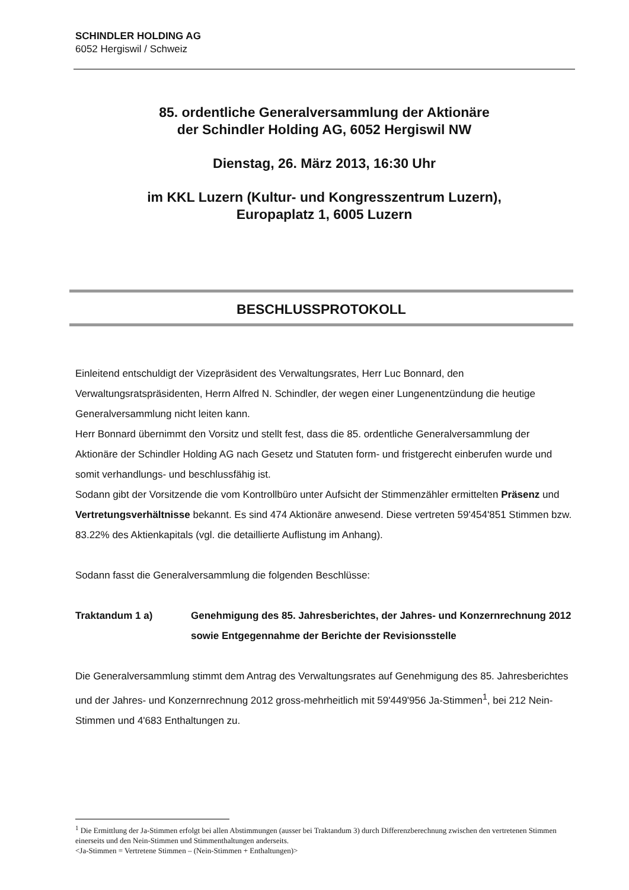SCHINDLER HOLDING AG
6052 Hergiswil / Schweiz
85. ordentliche Generalversammlung der Aktionäre
der Schindler Holding AG, 6052 Hergiswil NW
Dienstag, 26. März 2013, 16:30 Uhr
im KKL Luzern (Kultur- und Kongresszentrum Luzern),
Europaplatz 1, 6005 Luzern
BESCHLUSSPROTOKOLL
Einleitend entschuldigt der Vizepräsident des Verwaltungsrates, Herr Luc Bonnard, den Verwaltungsratspräsidenten, Herrn Alfred N. Schindler, der wegen einer Lungenentzündung die heutige Generalversammlung nicht leiten kann.
Herr Bonnard übernimmt den Vorsitz und stellt fest, dass die 85. ordentliche Generalversammlung der Aktionäre der Schindler Holding AG nach Gesetz und Statuten form- und fristgerecht einberufen wurde und somit verhandlungs- und beschlussfähig ist.
Sodann gibt der Vorsitzende die vom Kontrollbüro unter Aufsicht der Stimmenzähler ermittelten Präsenz und Vertretungsverhältnisse bekannt. Es sind 474 Aktionäre anwesend. Diese vertreten 59'454'851 Stimmen bzw. 83.22% des Aktienkapitals (vgl. die detaillierte Auflistung im Anhang).
Sodann fasst die Generalversammlung die folgenden Beschlüsse:
Traktandum 1 a) Genehmigung des 85. Jahresberichtes, der Jahres- und Konzernrechnung 2012 sowie Entgegennahme der Berichte der Revisionsstelle
Die Generalversammlung stimmt dem Antrag des Verwaltungsrates auf Genehmigung des 85. Jahresberichtes und der Jahres- und Konzernrechnung 2012 gross-mehrheitlich mit 59'449'956 Ja-Stimmen<sup>1</sup>, bei 212 Nein-Stimmen und 4'683 Enthaltungen zu.
<sup>1</sup> Die Ermittlung der Ja-Stimmen erfolgt bei allen Abstimmungen (ausser bei Traktandum 3) durch Differenzberechnung zwischen den vertretenen Stimmen einerseits und den Nein-Stimmen und Stimmenthaltungen anderseits.
<Ja-Stimmen = Vertretene Stimmen – (Nein-Stimmen + Enthaltungen)>